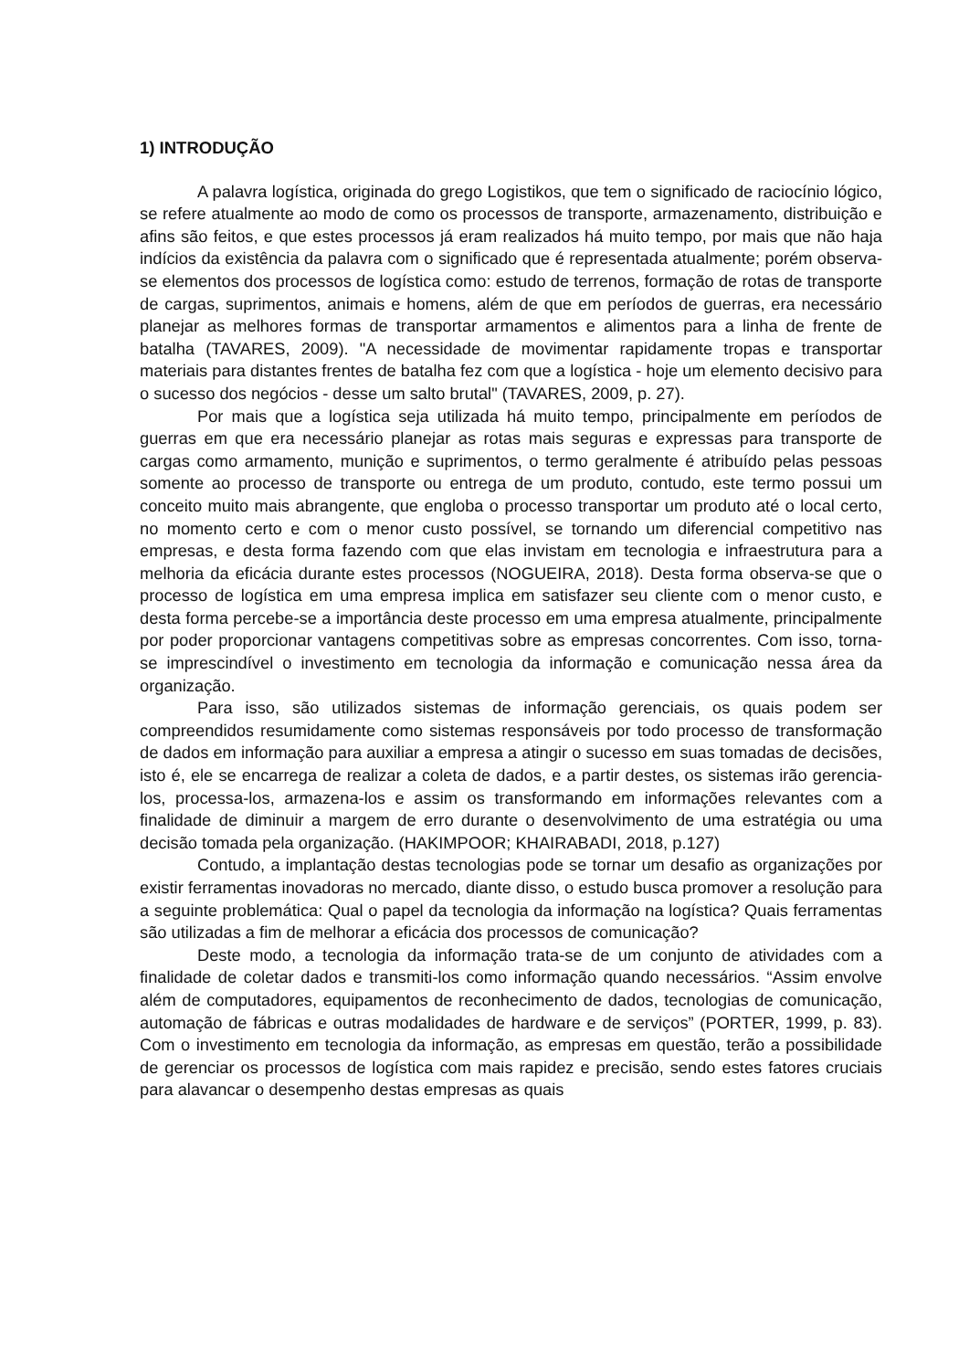1) INTRODUÇÃO
A palavra logística, originada do grego Logistikos, que tem o significado de raciocínio lógico, se refere atualmente ao modo de como os processos de transporte, armazenamento, distribuição e afins são feitos, e que estes processos já eram realizados há muito tempo, por mais que não haja indícios da existência da palavra com o significado que é representada atualmente; porém observa-se elementos dos processos de logística como: estudo de terrenos, formação de rotas de transporte de cargas, suprimentos, animais e homens, além de que em períodos de guerras, era necessário planejar as melhores formas de transportar armamentos e alimentos para a linha de frente de batalha (TAVARES, 2009). "A necessidade de movimentar rapidamente tropas e transportar materiais para distantes frentes de batalha fez com que a logística - hoje um elemento decisivo para o sucesso dos negócios - desse um salto brutal" (TAVARES, 2009, p. 27).
Por mais que a logística seja utilizada há muito tempo, principalmente em períodos de guerras em que era necessário planejar as rotas mais seguras e expressas para transporte de cargas como armamento, munição e suprimentos, o termo geralmente é atribuído pelas pessoas somente ao processo de transporte ou entrega de um produto, contudo, este termo possui um conceito muito mais abrangente, que engloba o processo transportar um produto até o local certo, no momento certo e com o menor custo possível, se tornando um diferencial competitivo nas empresas, e desta forma fazendo com que elas invistam em tecnologia e infraestrutura para a melhoria da eficácia durante estes processos (NOGUEIRA, 2018). Desta forma observa-se que o processo de logística em uma empresa implica em satisfazer seu cliente com o menor custo, e desta forma percebe-se a importância deste processo em uma empresa atualmente, principalmente por poder proporcionar vantagens competitivas sobre as empresas concorrentes. Com isso, torna-se imprescindível o investimento em tecnologia da informação e comunicação nessa área da organização.
Para isso, são utilizados sistemas de informação gerenciais, os quais podem ser compreendidos resumidamente como sistemas responsáveis por todo processo de transformação de dados em informação para auxiliar a empresa a atingir o sucesso em suas tomadas de decisões, isto é, ele se encarrega de realizar a coleta de dados, e a partir destes, os sistemas irão gerencia-los, processa-los, armazena-los e assim os transformando em informações relevantes com a finalidade de diminuir a margem de erro durante o desenvolvimento de uma estratégia ou uma decisão tomada pela organização. (HAKIMPOOR; KHAIRABADI, 2018, p.127)
Contudo, a implantação destas tecnologias pode se tornar um desafio as organizações por existir ferramentas inovadoras no mercado, diante disso, o estudo busca promover a resolução para a seguinte problemática: Qual o papel da tecnologia da informação na logística? Quais ferramentas são utilizadas a fim de melhorar a eficácia dos processos de comunicação?
Deste modo, a tecnologia da informação trata-se de um conjunto de atividades com a finalidade de coletar dados e transmiti-los como informação quando necessários. “Assim envolve além de computadores, equipamentos de reconhecimento de dados, tecnologias de comunicação, automação de fábricas e outras modalidades de hardware e de serviços” (PORTER, 1999, p. 83). Com o investimento em tecnologia da informação, as empresas em questão, terão a possibilidade de gerenciar os processos de logística com mais rapidez e precisão, sendo estes fatores cruciais para alavancar o desempenho destas empresas as quais